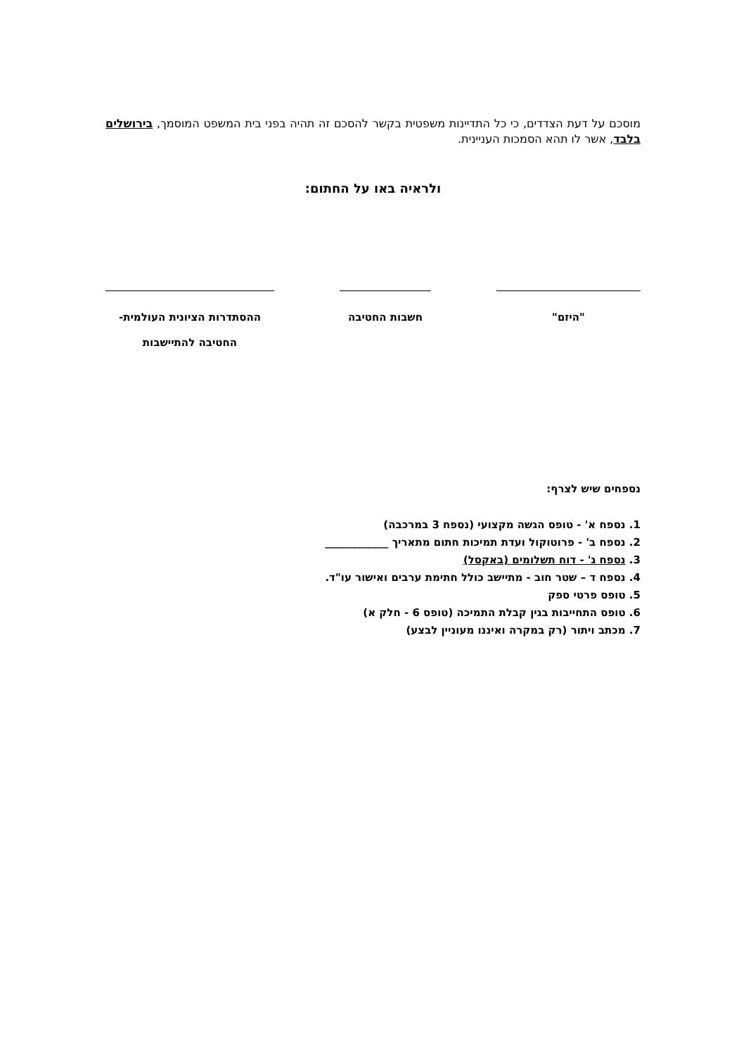מוסכם על דעת הצדדים, כי כל התדיינות משפטית בקשר להסכם זה תהיה בפני בית המשפט המוסמך, בירושלים בלבד, אשר לו תהא הסמכות העניינית.
ולראיה באו על החתום:
"היזם" חשבות החטיבה ההסתדרות הציונית העולמית-
החטיבה להתיישבות
נספחים שיש לצרף:
1. נספח א' - טופס הגשה מקצועי (נספח 3 במרכבה)
2. נספח ב' - פרוטוקול ועדת תמיכות חתום מתאריך ____________
3. נספח ג' - דוח תשלומים (באקסל)
4. נספח ד – שטר חוב - מתיישב כולל חתימת ערבים ואישור עו"ד.
5. טופס פרטי ספק
6. טופס התחייבות בגין קבלת התמיכה (טופס 6 - חלק א)
7. מכתב ויתור (רק במקרה ואיננו מעוניין לבצע)